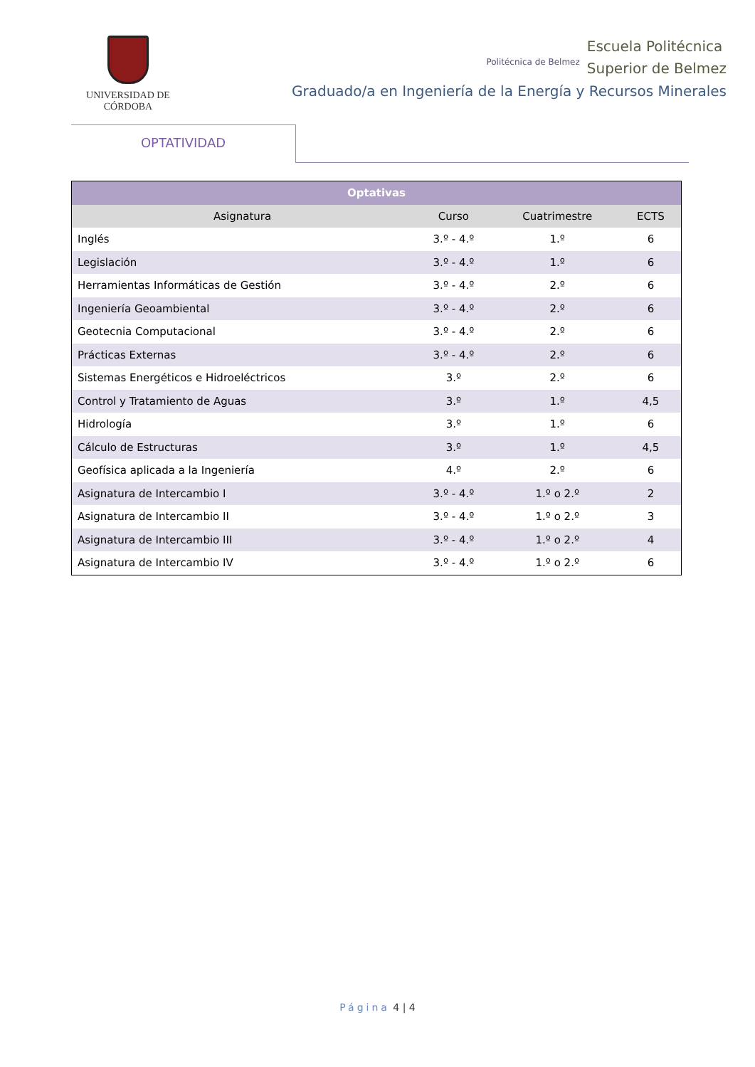UNIVERSIDAD DE CÓRDOBA
Politécnica de Belmez Escuela Politécnica
Superior de Belmez
Graduado/a en Ingeniería de la Energía y Recursos Minerales
OPTATIVIDAD
| Optativas | | | |
| --- | --- | --- | --- |
| Asignatura | Curso | Cuatrimestre | ECTS |
| Inglés | 3.º - 4.º | 1.º | 6 |
| Legislación | 3.º - 4.º | 1.º | 6 |
| Herramientas Informáticas de Gestión | 3.º - 4.º | 2.º | 6 |
| Ingeniería Geoambiental | 3.º - 4.º | 2.º | 6 |
| Geotecnia Computacional | 3.º - 4.º | 2.º | 6 |
| Prácticas Externas | 3.º - 4.º | 2.º | 6 |
| Sistemas Energéticos e Hidroeléctricos | 3.º | 2.º | 6 |
| Control y Tratamiento de Aguas | 3.º | 1.º | 4,5 |
| Hidrología | 3.º | 1.º | 6 |
| Cálculo de Estructuras | 3.º | 1.º | 4,5 |
| Geofísica aplicada a la Ingeniería | 4.º | 2.º | 6 |
| Asignatura de Intercambio I | 3.º - 4.º | 1.º o 2.º | 2 |
| Asignatura de Intercambio II | 3.º - 4.º | 1.º o 2.º | 3 |
| Asignatura de Intercambio III | 3.º - 4.º | 1.º o 2.º | 4 |
| Asignatura de Intercambio IV | 3.º - 4.º | 1.º o 2.º | 6 |
Página 4 | 4